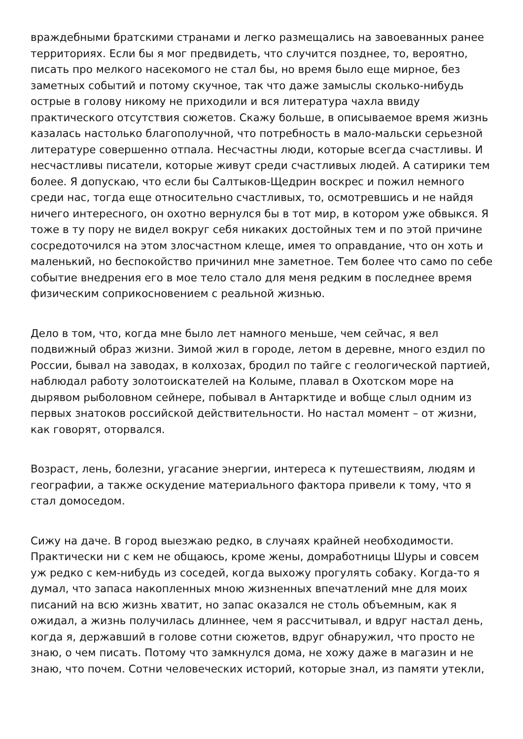враждебными братскими странами и легко размещались на завоеванных ранее территориях. Если бы я мог предвидеть, что случится позднее, то, вероятно, писать про мелкого насекомого не стал бы, но время было еще мирное, без заметных событий и потому скучное, так что даже замыслы сколько-нибудь острые в голову никому не приходили и вся литература чахла ввиду практического отсутствия сюжетов. Скажу больше, в описываемое время жизнь казалась настолько благополучной, что потребность в мало-мальски серьезной литературе совершенно отпала. Несчастны люди, которые всегда счастливы. И несчастливы писатели, которые живут среди счастливых людей. А сатирики тем более. Я допускаю, что если бы Салтыков-Щедрин воскрес и пожил немного среди нас, тогда еще относительно счастливых, то, осмотревшись и не найдя ничего интересного, он охотно вернулся бы в тот мир, в котором уже обвыкся. Я тоже в ту пору не видел вокруг себя никаких достойных тем и по этой причине сосредоточился на этом злосчастном клеще, имея то оправдание, что он хоть и маленький, но беспокойство причинил мне заметное. Тем более что само по себе событие внедрения его в мое тело стало для меня редким в последнее время физическим соприкосновением с реальной жизнью.
Дело в том, что, когда мне было лет намного меньше, чем сейчас, я вел подвижный образ жизни. Зимой жил в городе, летом в деревне, много ездил по России, бывал на заводах, в колхозах, бродил по тайге с геологической партией, наблюдал работу золотоискателей на Колыме, плавал в Охотском море на дырявом рыболовном сейнере, побывал в Антарктиде и вобще слыл одним из первых знатоков российской действительности. Но настал момент – от жизни, как говорят, оторвался.
Возраст, лень, болезни, угасание энергии, интереса к путешествиям, людям и географии, а также оскудение материального фактора привели к тому, что я стал домоседом.
Сижу на даче. В город выезжаю редко, в случаях крайней необходимости. Практически ни с кем не общаюсь, кроме жены, домработницы Шуры и совсем уж редко с кем-нибудь из соседей, когда выхожу прогулять собаку. Когда-то я думал, что запаса накопленных мною жизненных впечатлений мне для моих писаний на всю жизнь хватит, но запас оказался не столь объемным, как я ожидал, а жизнь получилась длиннее, чем я рассчитывал, и вдруг настал день, когда я, державший в голове сотни сюжетов, вдруг обнаружил, что просто не знаю, о чем писать. Потому что замкнулся дома, не хожу даже в магазин и не знаю, что почем. Сотни человеческих историй, которые знал, из памяти утекли,